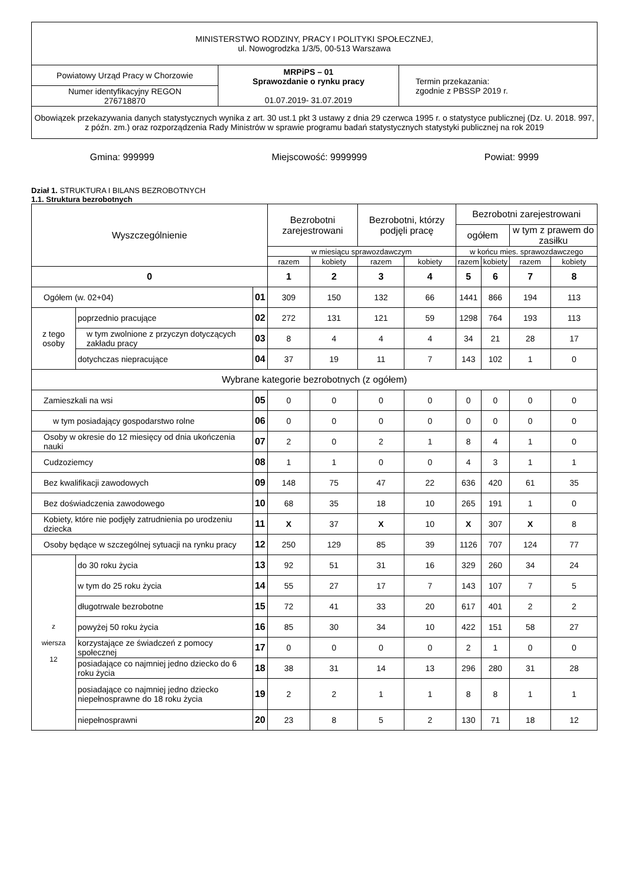| MINISTERSTWO RODZINY, PRACY I POLITYKI SPOŁECZNEJ, ul. Nowogrodzka 1/3/5, 00-513 Warszawa | | |
| Powiatowy Urząd Pracy w Chorzowie | MRPiPS – 01 Sprawozdanie o rynku pracy 01.07.2019- 31.07.2019 | Termin przekazania: zgodnie z PBSSP 2019 r. |
| Numer identyfikacyjny REGON 276718870 | | |
| Obowiązek przekazywania danych statystycznych wynika z art. 30 ust.1 pkt 3 ustawy z dnia 29 czerwca 1995 r. o statystyce publicznej (Dz. U. 2018. 997, z późn. zm.) oraz rozporządzenia Rady Ministrów w sprawie programu badań statystycznych statystyki publicznej na rok 2019 | | |
Gmina: 999999 Miejscowość: 9999999 Powiat: 9999
Dział 1. STRUKTURA I BILANS BEZROBOTNYCH
1.1. Struktura bezrobotnych
| Wyszczególnienie | | | Bezrobotni zarejestrowani | | Bezrobotni, którzy podjęli pracę | | Bezrobotni zarejestrowani | | | |
| --- | --- | --- | --- | --- | --- | --- | --- | --- | --- | --- |
| | | | | | | | ogółem | | w tym z prawem do zasiłku | |
| | | | w miesiącu sprawozdawczym | | | | w końcu mies. sprawozdawczego | | | |
| | | | razem | kobiety | razem | kobiety | razem | kobiety | razem | kobiety |
| 0 | | | 1 | 2 | 3 | 4 | 5 | 6 | 7 | 8 |
| Ogółem (w. 02+04) | | 01 | 309 | 150 | 132 | 66 | 1441 | 866 | 194 | 113 |
| z tego osoby | poprzednio pracujące | 02 | 272 | 131 | 121 | 59 | 1298 | 764 | 193 | 113 |
| | w tym zwolnione z przyczyn dotyczących zakładu pracy | 03 | 8 | 4 | 4 | 4 | 34 | 21 | 28 | 17 |
| | dotychczas niepracujące | 04 | 37 | 19 | 11 | 7 | 143 | 102 | 1 | 0 |
| Wybrane kategorie bezrobotnych (z ogółem) | | | | | | | | | | |
| Zamieszkali na wsi | | 05 | 0 | 0 | 0 | 0 | 0 | 0 | 0 | 0 |
| w tym posiadający gospodarstwo rolne | | 06 | 0 | 0 | 0 | 0 | 0 | 0 | 0 | 0 |
| Osoby w okresie do 12 miesięcy od dnia ukończenia nauki | | 07 | 2 | 0 | 2 | 1 | 8 | 4 | 1 | 0 |
| Cudzoziemcy | | 08 | 1 | 1 | 0 | 0 | 4 | 3 | 1 | 1 |
| Bez kwalifikacji zawodowych | | 09 | 148 | 75 | 47 | 22 | 636 | 420 | 61 | 35 |
| Bez doświadczenia zawodowego | | 10 | 68 | 35 | 18 | 10 | 265 | 191 | 1 | 0 |
| Kobiety, które nie podjęły zatrudnienia po urodzeniu dziecka | | 11 | X | 37 | X | 10 | X | 307 | X | 8 |
| Osoby będące w szczególnej sytuacji na rynku pracy | | 12 | 250 | 129 | 85 | 39 | 1126 | 707 | 124 | 77 |
| z wiersza 12 | do 30 roku życia | 13 | 92 | 51 | 31 | 16 | 329 | 260 | 34 | 24 |
| | w tym do 25 roku życia | 14 | 55 | 27 | 17 | 7 | 143 | 107 | 7 | 5 |
| | długotrwale bezrobotne | 15 | 72 | 41 | 33 | 20 | 617 | 401 | 2 | 2 |
| | powyżej 50 roku życia | 16 | 85 | 30 | 34 | 10 | 422 | 151 | 58 | 27 |
| | korzystające ze świadczeń z pomocy społecznej | 17 | 0 | 0 | 0 | 0 | 2 | 1 | 0 | 0 |
| | posiadające co najmniej jedno dziecko do 6 roku życia | 18 | 38 | 31 | 14 | 13 | 296 | 280 | 31 | 28 |
| | posiadające co najmniej jedno dziecko niepełnosprawne do 18 roku życia | 19 | 2 | 2 | 1 | 1 | 8 | 8 | 1 | 1 |
| | niepełnosprawni | 20 | 23 | 8 | 5 | 2 | 130 | 71 | 18 | 12 |